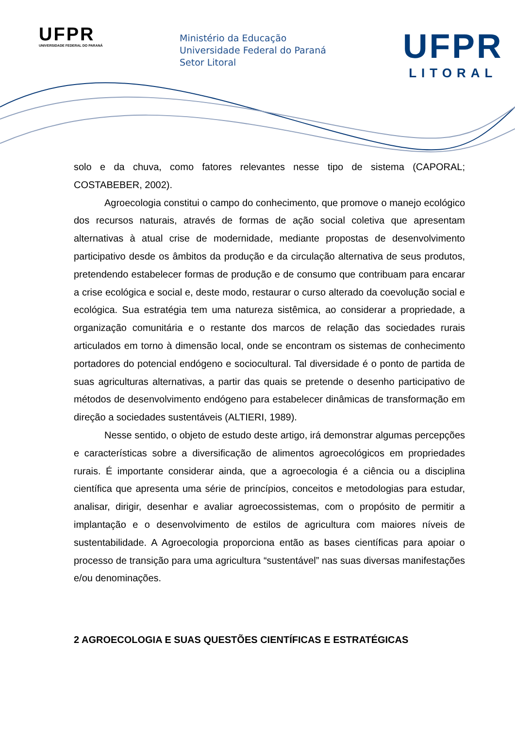UFPR
UNIVERSIDADE FEDERAL DO PARANÁ
Ministério da Educação
Universidade Federal do Paraná
Setor Litoral
UFPR
LITORAL
solo e da chuva, como fatores relevantes nesse tipo de sistema (CAPORAL; COSTABEBER, 2002).
Agroecologia constitui o campo do conhecimento, que promove o manejo ecológico dos recursos naturais, através de formas de ação social coletiva que apresentam alternativas à atual crise de modernidade, mediante propostas de desenvolvimento participativo desde os âmbitos da produção e da circulação alternativa de seus produtos, pretendendo estabelecer formas de produção e de consumo que contribuam para encarar a crise ecológica e social e, deste modo, restaurar o curso alterado da coevolução social e ecológica. Sua estratégia tem uma natureza sistêmica, ao considerar a propriedade, a organização comunitária e o restante dos marcos de relação das sociedades rurais articulados em torno à dimensão local, onde se encontram os sistemas de conhecimento portadores do potencial endógeno e sociocultural. Tal diversidade é o ponto de partida de suas agriculturas alternativas, a partir das quais se pretende o desenho participativo de métodos de desenvolvimento endógeno para estabelecer dinâmicas de transformação em direção a sociedades sustentáveis (ALTIERI, 1989).
Nesse sentido, o objeto de estudo deste artigo, irá demonstrar algumas percepções e características sobre a diversificação de alimentos agroecológicos em propriedades rurais. É importante considerar ainda, que a agroecologia é a ciência ou a disciplina científica que apresenta uma série de princípios, conceitos e metodologias para estudar, analisar, dirigir, desenhar e avaliar agroecossistemas, com o propósito de permitir a implantação e o desenvolvimento de estilos de agricultura com maiores níveis de sustentabilidade. A Agroecologia proporciona então as bases científicas para apoiar o processo de transição para uma agricultura “sustentável” nas suas diversas manifestações e/ou denominações.
2 AGROECOLOGIA E SUAS QUESTÕES CIENTÍFICAS E ESTRATÉGICAS